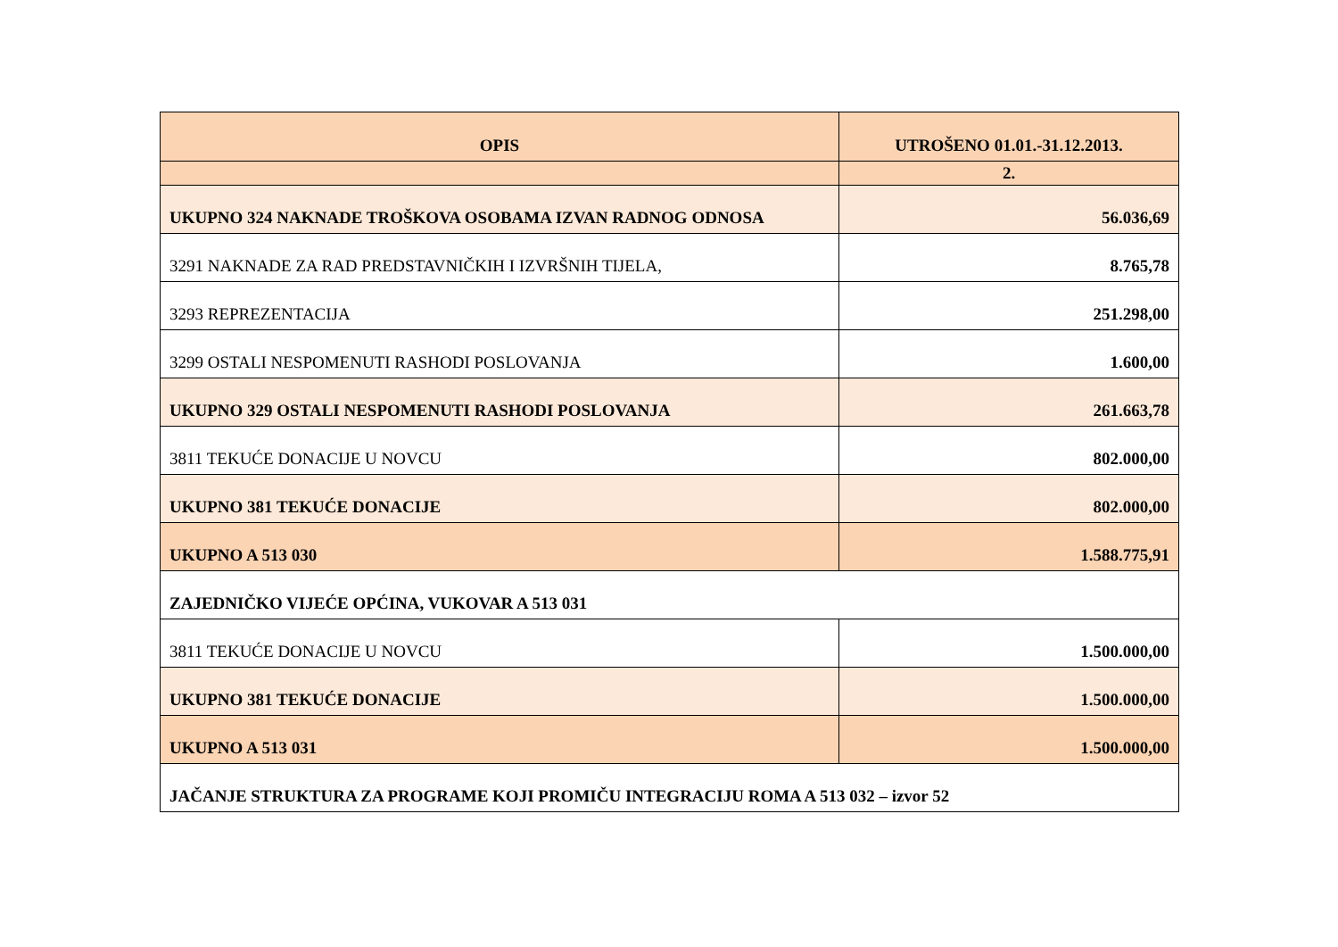| OPIS | UTROŠENO 01.01.-31.12.2013. |
| --- | --- |
| | 2. |
| UKUPNO 324 NAKNADE TROŠKOVA OSOBAMA IZVAN RADNOG ODNOSA | 56.036,69 |
| 3291 NAKNADE ZA RAD PREDSTAVNIČKIH I IZVRŠNIH TIJELA, | 8.765,78 |
| 3293 REPREZENTACIJA | 251.298,00 |
| 3299 OSTALI NESPOMENUTI RASHODI POSLOVANJA | 1.600,00 |
| UKUPNO 329 OSTALI NESPOMENUTI RASHODI POSLOVANJA | 261.663,78 |
| 3811 TEKUĆE DONACIJE U NOVCU | 802.000,00 |
| UKUPNO 381 TEKUĆE DONACIJE | 802.000,00 |
| UKUPNO A 513 030 | 1.588.775,91 |
| ZAJEDNIČKO VIJEĆE OPĆINA, VUKOVAR A 513 031 | |
| 3811 TEKUĆE DONACIJE U NOVCU | 1.500.000,00 |
| UKUPNO 381 TEKUĆE DONACIJE | 1.500.000,00 |
| UKUPNO A 513 031 | 1.500.000,00 |
| JAČANJE STRUKTURA ZA PROGRAME KOJI PROMIČU INTEGRACIJU ROMA A 513 032 – izvor 52 | |